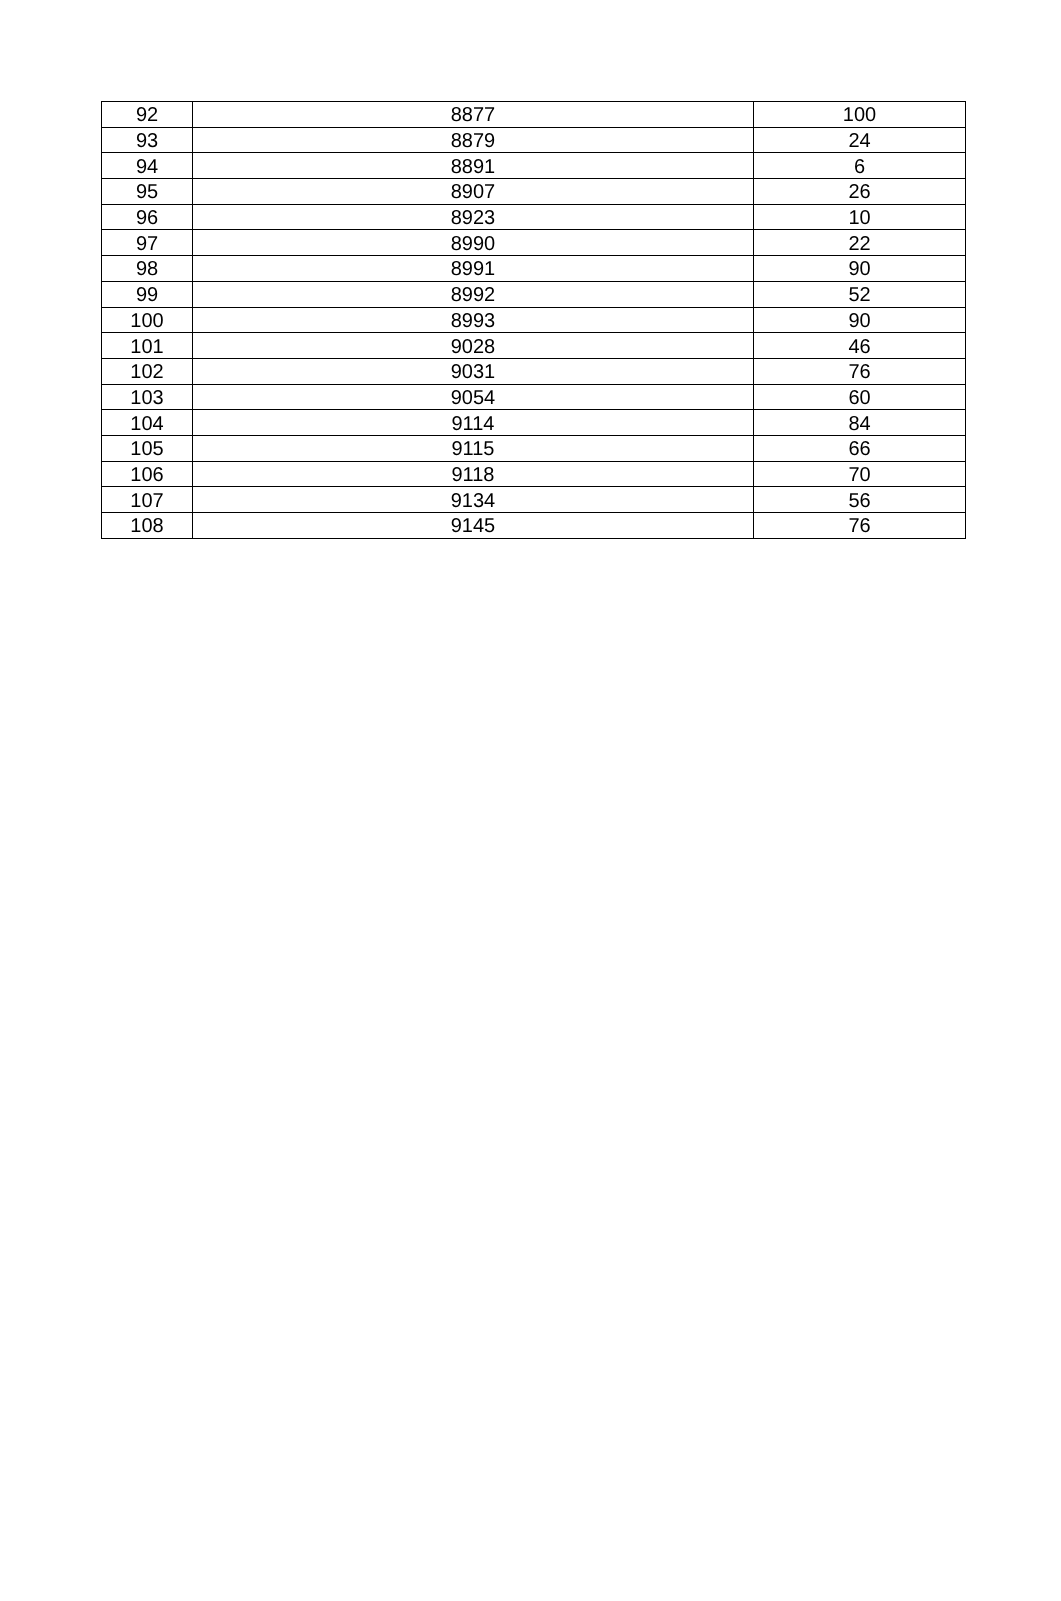| 92 | 8877 | 100 |
| 93 | 8879 | 24 |
| 94 | 8891 | 6 |
| 95 | 8907 | 26 |
| 96 | 8923 | 10 |
| 97 | 8990 | 22 |
| 98 | 8991 | 90 |
| 99 | 8992 | 52 |
| 100 | 8993 | 90 |
| 101 | 9028 | 46 |
| 102 | 9031 | 76 |
| 103 | 9054 | 60 |
| 104 | 9114 | 84 |
| 105 | 9115 | 66 |
| 106 | 9118 | 70 |
| 107 | 9134 | 56 |
| 108 | 9145 | 76 |